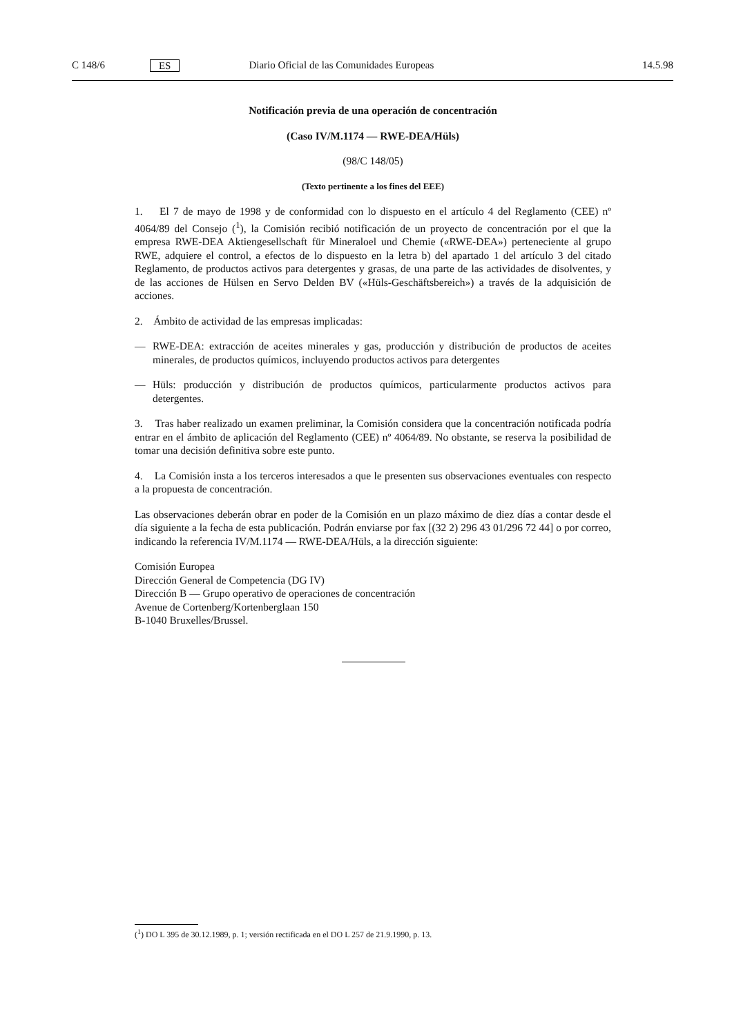C 148/6 ES Diario Oficial de las Comunidades Europeas 14.5.98
Notificación previa de una operación de concentración
(Caso IV/M.1174 — RWE-DEA/Hüls)
(98/C 148/05)
(Texto pertinente a los fines del EEE)
1. El 7 de mayo de 1998 y de conformidad con lo dispuesto en el artículo 4 del Reglamento (CEE) nº 4064/89 del Consejo (<sup>1</sup>), la Comisión recibió notificación de un proyecto de concentración por el que la empresa RWE-DEA Aktiengesellschaft für Mineraloel und Chemie («RWE-DEA») perteneciente al grupo RWE, adquiere el control, a efectos de lo dispuesto en la letra b) del apartado 1 del artículo 3 del citado Reglamento, de productos activos para detergentes y grasas, de una parte de las actividades de disolventes, y de las acciones de Hülsen en Servo Delden BV («Hüls-Geschäftsbereich») a través de la adquisición de acciones.
2. Ámbito de actividad de las empresas implicadas:
— RWE-DEA: extracción de aceites minerales y gas, producción y distribución de productos de aceites minerales, de productos químicos, incluyendo productos activos para detergentes
— Hüls: producción y distribución de productos químicos, particularmente productos activos para detergentes.
3. Tras haber realizado un examen preliminar, la Comisión considera que la concentración notificada podría entrar en el ámbito de aplicación del Reglamento (CEE) nº 4064/89. No obstante, se reserva la posibilidad de tomar una decisión definitiva sobre este punto.
4. La Comisión insta a los terceros interesados a que le presenten sus observaciones eventuales con respecto a la propuesta de concentración.
Las observaciones deberán obrar en poder de la Comisión en un plazo máximo de diez días a contar desde el día siguiente a la fecha de esta publicación. Podrán enviarse por fax [(32 2) 296 43 01/296 72 44] o por correo, indicando la referencia IV/M.1174 — RWE-DEA/Hüls, a la dirección siguiente:
Comisión Europea
Dirección General de Competencia (DG IV)
Dirección B — Grupo operativo de operaciones de concentración
Avenue de Cortenberg/Kortenberglaan 150
B-1040 Bruxelles/Brussel.
(<sup>1</sup>) DO L 395 de 30.12.1989, p. 1; versión rectificada en el DO L 257 de 21.9.1990, p. 13.